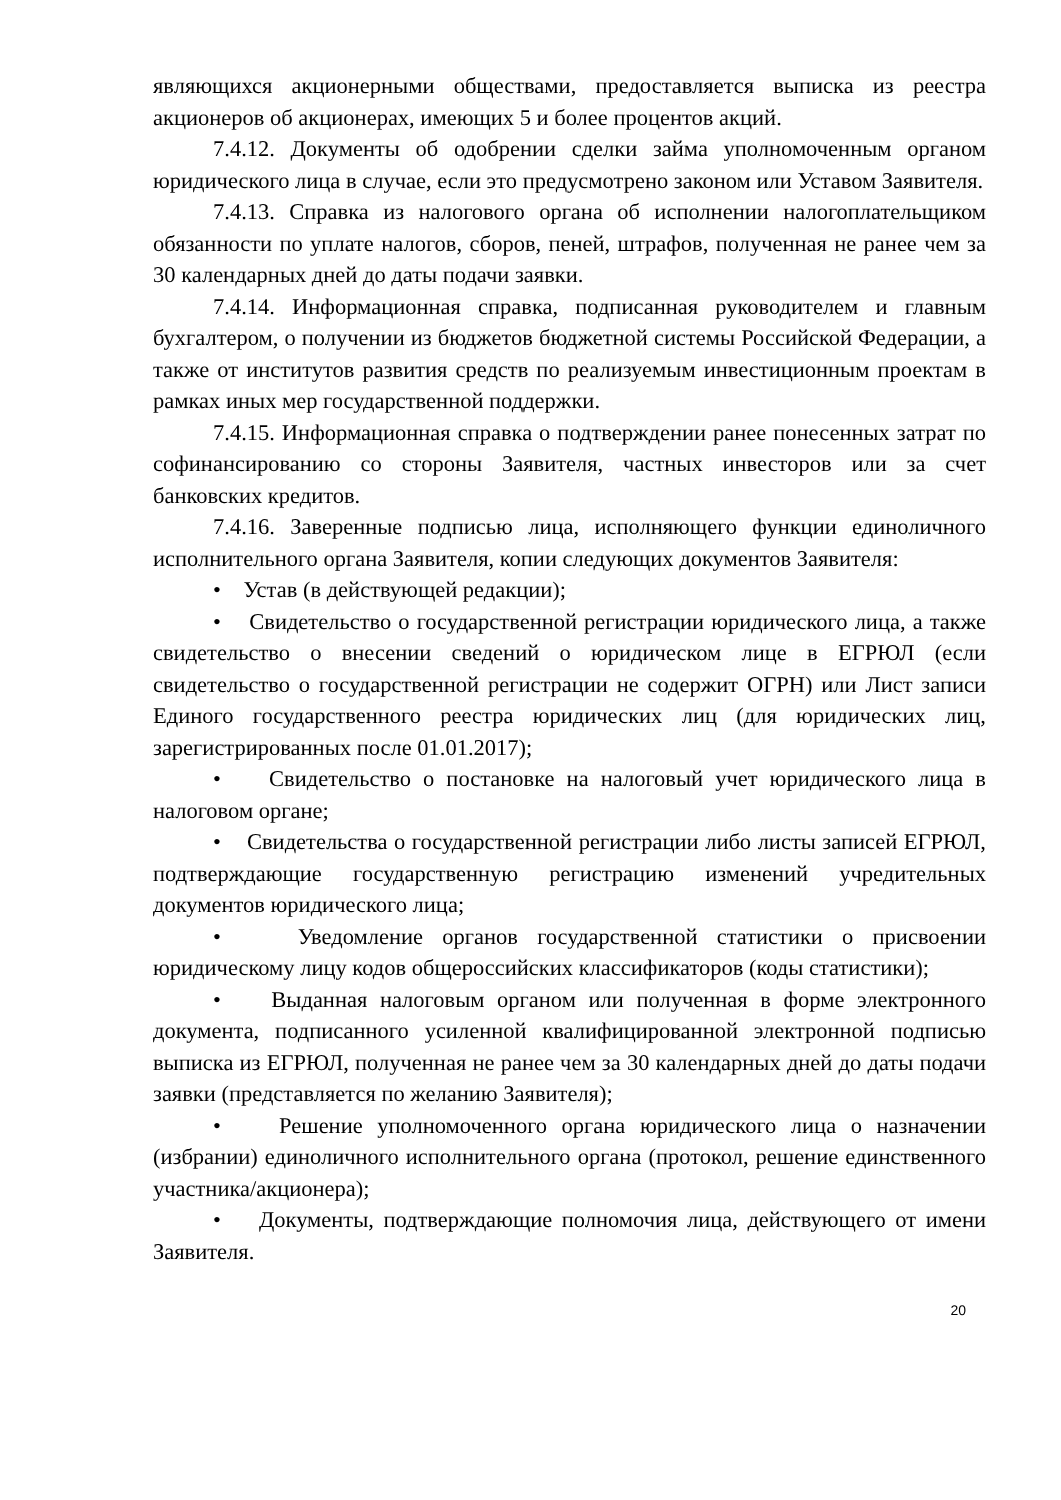являющихся акционерными обществами, предоставляется выписка из реестра акционеров об акционерах, имеющих 5 и более процентов акций.
7.4.12. Документы об одобрении сделки займа уполномоченным органом юридического лица в случае, если это предусмотрено законом или Уставом Заявителя.
7.4.13. Справка из налогового органа об исполнении налогоплательщиком обязанности по уплате налогов, сборов, пеней, штрафов, полученная не ранее чем за 30 календарных дней до даты подачи заявки.
7.4.14. Информационная справка, подписанная руководителем и главным бухгалтером, о получении из бюджетов бюджетной системы Российской Федерации, а также от институтов развития средств по реализуемым инвестиционным проектам в рамках иных мер государственной поддержки.
7.4.15. Информационная справка о подтверждении ранее понесенных затрат по софинансированию со стороны Заявителя, частных инвесторов или за счет банковских кредитов.
7.4.16. Заверенные подписью лица, исполняющего функции единоличного исполнительного органа Заявителя, копии следующих документов Заявителя:
• Устав (в действующей редакции);
• Свидетельство о государственной регистрации юридического лица, а также свидетельство о внесении сведений о юридическом лице в ЕГРЮЛ (если свидетельство о государственной регистрации не содержит ОГРН) или Лист записи Единого государственного реестра юридических лиц (для юридических лиц, зарегистрированных после 01.01.2017);
• Свидетельство о постановке на налоговый учет юридического лица в налоговом органе;
• Свидетельства о государственной регистрации либо листы записей ЕГРЮЛ, подтверждающие государственную регистрацию изменений учредительных документов юридического лица;
• Уведомление органов государственной статистики о присвоении юридическому лицу кодов общероссийских классификаторов (коды статистики);
• Выданная налоговым органом или полученная в форме электронного документа, подписанного усиленной квалифицированной электронной подписью выписка из ЕГРЮЛ, полученная не ранее чем за 30 календарных дней до даты подачи заявки (представляется по желанию Заявителя);
• Решение уполномоченного органа юридического лица о назначении (избрании) единоличного исполнительного органа (протокол, решение единственного участника/акционера);
• Документы, подтверждающие полномочия лица, действующего от имени Заявителя.
20